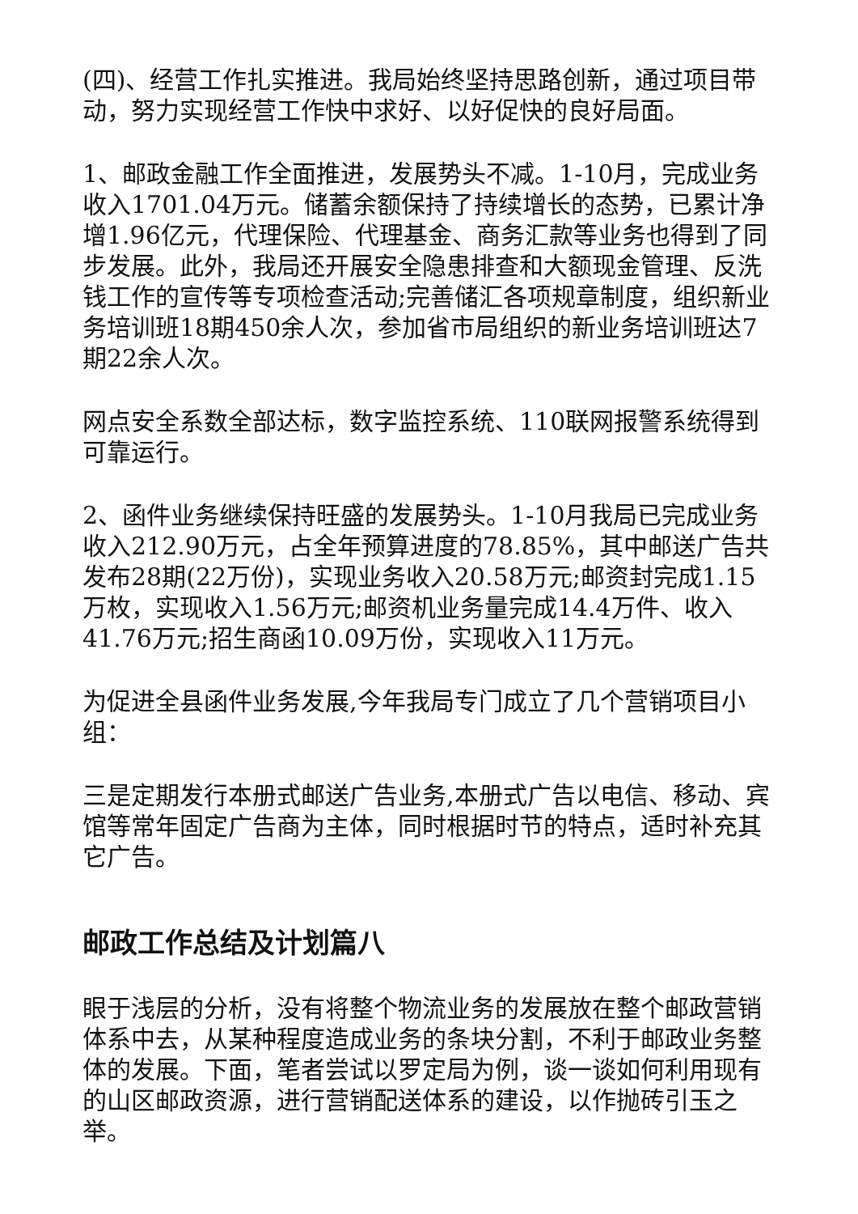(四)、经营工作扎实推进。我局始终坚持思路创新，通过项目带动，努力实现经营工作快中求好、以好促快的良好局面。
1、邮政金融工作全面推进，发展势头不减。1-10月，完成业务收入1701.04万元。储蓄余额保持了持续增长的态势，已累计净增1.96亿元，代理保险、代理基金、商务汇款等业务也得到了同步发展。此外，我局还开展安全隐患排查和大额现金管理、反洗钱工作的宣传等专项检查活动;完善储汇各项规章制度，组织新业务培训班18期450余人次，参加省市局组织的新业务培训班达7期22余人次。
网点安全系数全部达标，数字监控系统、110联网报警系统得到可靠运行。
2、函件业务继续保持旺盛的发展势头。1-10月我局已完成业务收入212.90万元，占全年预算进度的78.85%，其中邮送广告共发布28期(22万份)，实现业务收入20.58万元;邮资封完成1.15万枚，实现收入1.56万元;邮资机业务量完成14.4万件、收入41.76万元;招生商函10.09万份，实现收入11万元。
为促进全县函件业务发展,今年我局专门成立了几个营销项目小组：
三是定期发行本册式邮送广告业务,本册式广告以电信、移动、宾馆等常年固定广告商为主体，同时根据时节的特点，适时补充其它广告。
邮政工作总结及计划篇八
眼于浅层的分析，没有将整个物流业务的发展放在整个邮政营销体系中去，从某种程度造成业务的条块分割，不利于邮政业务整体的发展。下面，笔者尝试以罗定局为例，谈一谈如何利用现有的山区邮政资源，进行营销配送体系的建设，以作抛砖引玉之举。